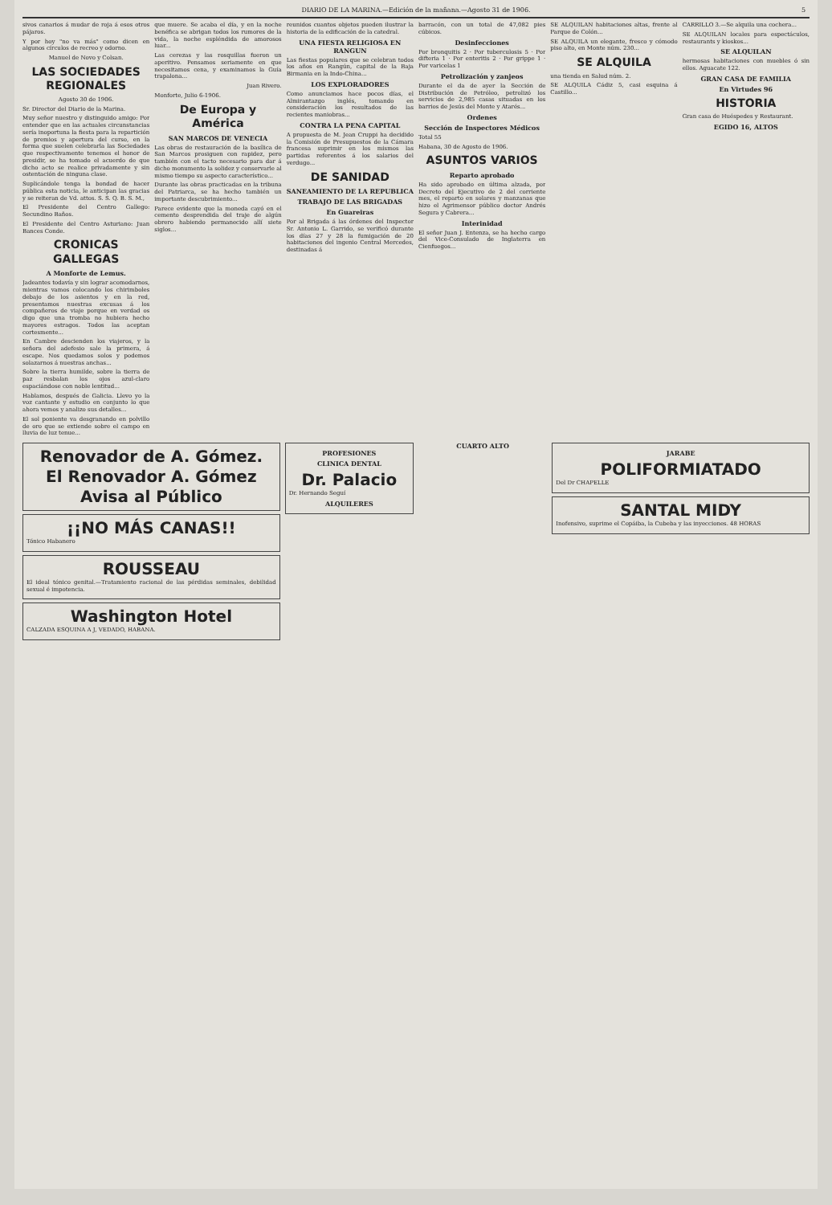DIARIO DE LA MARINA.—Edición de la mañana.—Agosto 31 de 1906. 5
sivos canarios á mudar de roja á esos otros pájaros.
Y por hoy "no va más" como dicen en algunos círculos de recreo y odorno.
Manuel de Novo y Colsan.
LAS SOCIEDADES REGIONALES
Agosto 30 de 1906.
Sr. Director del Diario de la Marina.
Muy señor nuestro y distinguido amigo: Por entender que en las actuales circunstancias sería inoportuna la fiesta para la repartición de premios y apertura del curso, en la forma que suelen celebrarla las Sociedades que respectivamente tenemos el honor de presidir, se ha tomado el acuerdo de que dicho acto se realice privadamente y sin ostentación de ninguna clase.
Suplicándole tenga la bondad de hacer pública esta noticia, le anticipan las gracias y se reiteran de Vd. attos. S. S. Q. B. S. M.,
El Presidente del Centro Gallego: Secundino Baños.
El Presidente del Centro Asturiano: Juan Bances Conde.
CRONICAS GALLEGAS
A Monforte de Lemus.
Jadeantes todavía y sin lograr acomodarnos, mientras vamos colocando los chirimboles debajo de los asientos y en la red, presentamos nuestras excusas á los compañeros de viaje porque en verdad os digo que una tromba no hubiera hecho mayores estragos. Todos las aceptan cortesmente...
En Cambre descienden los viajeros, y la señora del adefesio sale la primera, á escape. Nos quedamos solos y podemos solazarnos á nuestras anchas...
Sobre la tierra humilde, sobre la tierra de paz resbalan los ojos azul-claro espaciándose con noble lentitud...
Hablamos, después de Galicia. Llevo yo la voz cantante y estudio en conjunto lo que ahora vemos y analizo sus detalles...
El sol poniente va desgranando en polvillo de oro que se extiende sobre el campo en lluvia de luz tenue...
que muere. Se acaba el día, y en la noche benéfica se abrigan todos los rumores de la vida, la noche espléndida de amorosos luar...
Las cerezas y las rosquillas fueron un aperitivo. Pensamos seriamente en que necesitamos cena, y examinamos la Guía trapalona...
Juan Rivero.
Monforte, Julio 6-1906.
De Europa y América
SAN MARCOS DE VENECIA
Las obras de restauración de la basílica de San Marcos prosiguen con rapidez, pero también con el tacto necesario para dar á dicho monumento la solidez y conservarle al mismo tiempo su aspecto característico...
Durante las obras practicadas en la tribuna del Patriarca, se ha hecho también un importante descubrimiento...
Parece evidente que la moneda cayó en el cemento desprendida del traje de algún obrero habiendo permanecido allí siete siglos...
reunidos cuantos objetos pueden ilustrar la historia de la edificación de la catedral.
UNA FIESTA RELIGIOSA EN RANGUN
Las fiestas populares que se celebran todos los años en Rangún, capital de la Baja Birmania en la Indo-China...
LOS EXPLORADORES
Como anunciamos hace pocos días, el Almirantazgo inglés, tomando en consideración los resultados de las recientes maniobras...
CONTRA LA PENA CAPITAL
A propuesta de M. Jean Cruppi ha decidido la Comisión de Presupuestos de la Cámara francesa suprimir en los mismos las partidas referentes á los salarios del verdugo...
DE SANIDAD
SANEAMIENTO DE LA REPUBLICA
TRABAJO DE LAS BRIGADAS
En Guareiras
Por al Brigada á las órdenes del Inspector Sr. Antonio L. Garrido, se verificó durante los días 27 y 28 la fumigación de 20 habitaciones del ingenio Central Mercedes, destinadas á
barracón, con un total de 47,082 pies cúbicos.
Desinfecciones
Por bronquitis 2 · Por tuberculosis 5 · Por difteria 1 · Por enteritis 2 · Por grippe 1 · Por varicelas 1
Petrolización y zanjeos
Durante el da de ayer la Sección de Distribución de Petróleo, petrolizó los servicios de 2,985 casas situadas en los barrios de Jesús del Monte y Atarés...
Ordenes
Sección de Inspectores Médicos
Total 55
Habana, 30 de Agosto de 1906.
ASUNTOS VARIOS
Reparto aprobado
Ha sido aprobado en última alzada, por Decreto del Ejecutivo de 2 del corriente mes, el reparto en solares y manzanas que hizo el Agrimensor público doctor Andrés Segura y Cabrera...
Interinidad
El señor Juan J. Entenza, se ha hecho cargo del Vice-Consulado de Inglaterra en Cienfuegos...
SE ALQUILAN habitaciones altas, frente al Parque de Colón...
SE ALQUILA un elegante, fresco y cómodo piso alto, en Monte núm. 230...
SE ALQUILA
una tienda en Salud núm. 2.
SE ALQUILA Cádiz 5, casi esquina á Castillo...
CARRILLO 3.—Se alquila una cochera...
SE ALQUILAN locales para espectáculos, restaurants y kioskos...
SE ALQUILAN
hermosas habitaciones con muebles ó sin ellos. Aguacate 122.
GRAN CASA DE FAMILIA
En Virtudes 96
HISTORIA
Gran casa de Huéspedes y Restaurant.
EGIDO 16, ALTOS
Renovador de A. Gómez.
El Renovador A. Gómez
Avisa al Público
¡¡NO MÁS CANAS!!
Tónico Habanero
ROUSSEAU
El ideal tónico genital.—Tratamiento racional de las pérdidas seminales, debilidad sexual é impotencia.
Washington Hotel
CALZADA ESQUINA A J, VEDADO, HABANA.
PROFESIONES
CLINICA DENTAL
Dr. Palacio
Dr. Hernando Seguí
ALQUILERES
CUARTO ALTO
JARABE
POLIFORMIATADO
Del Dr CHAPELLE
SANTAL MIDY
Inofensivo, suprime el Copáiba, la Cubeba y las inyecciones. 48 HORAS